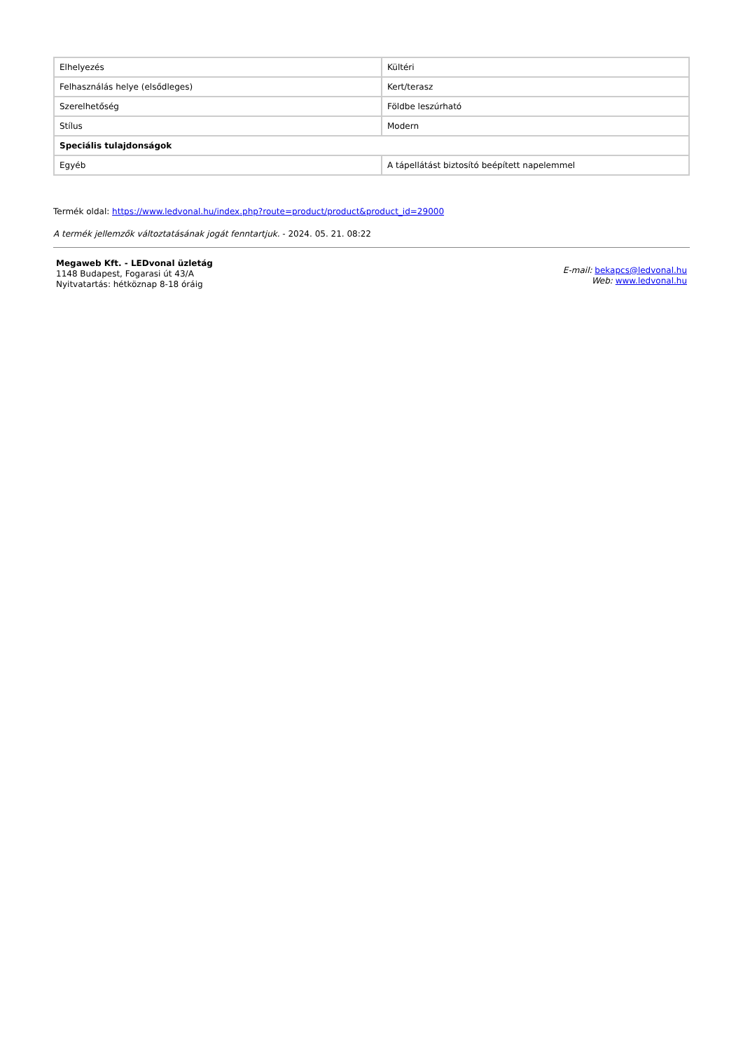| Elhelyezés | Kültéri |
| Felhasználás helye (elsődleges) | Kert/terasz |
| Szerelhetőség | Földbe leszúrható |
| Stílus | Modern |
| Speciális tulajdonságok | |
| Egyéb | A tápellátást biztosító beépített napelemmel |
Termék oldal: https://www.ledvonal.hu/index.php?route=product/product&product_id=29000
A termék jellemzők változtatásának jogát fenntartjuk. - 2024. 05. 21. 08:22
Megaweb Kft. - LEDvonal üzletág
1148 Budapest, Fogarasi út 43/A
Nyitvatartás: hétköznap 8-18 óráig
E-mail: bekapcs@ledvonal.hu
Web: www.ledvonal.hu